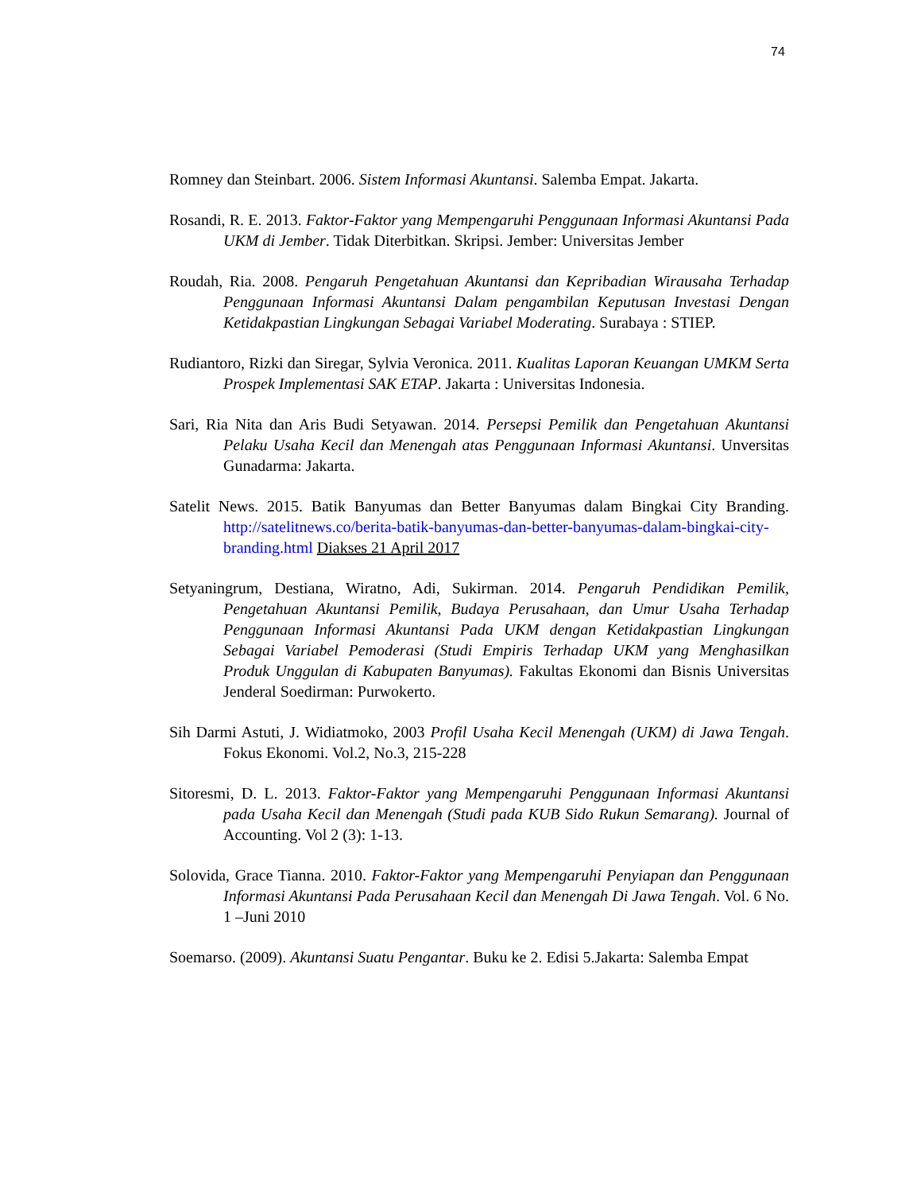74
Romney dan Steinbart. 2006. Sistem Informasi Akuntansi. Salemba Empat. Jakarta.
Rosandi, R. E. 2013. Faktor-Faktor yang Mempengaruhi Penggunaan Informasi Akuntansi Pada UKM di Jember. Tidak Diterbitkan. Skripsi. Jember: Universitas Jember
Roudah, Ria. 2008. Pengaruh Pengetahuan Akuntansi dan Kepribadian Wirausaha Terhadap Penggunaan Informasi Akuntansi Dalam pengambilan Keputusan Investasi Dengan Ketidakpastian Lingkungan Sebagai Variabel Moderating. Surabaya : STIEP.
Rudiantoro, Rizki dan Siregar, Sylvia Veronica. 2011. Kualitas Laporan Keuangan UMKM Serta Prospek Implementasi SAK ETAP. Jakarta : Universitas Indonesia.
Sari, Ria Nita dan Aris Budi Setyawan. 2014. Persepsi Pemilik dan Pengetahuan Akuntansi Pelaku Usaha Kecil dan Menengah atas Penggunaan Informasi Akuntansi. Unversitas Gunadarma: Jakarta.
Satelit News. 2015. Batik Banyumas dan Better Banyumas dalam Bingkai City Branding. http://satelitnews.co/berita-batik-banyumas-dan-better-banyumas-dalam-bingkai-city-branding.html Diakses 21 April 2017
Setyaningrum, Destiana, Wiratno, Adi, Sukirman. 2014. Pengaruh Pendidikan Pemilik, Pengetahuan Akuntansi Pemilik, Budaya Perusahaan, dan Umur Usaha Terhadap Penggunaan Informasi Akuntansi Pada UKM dengan Ketidakpastian Lingkungan Sebagai Variabel Pemoderasi (Studi Empiris Terhadap UKM yang Menghasilkan Produk Unggulan di Kabupaten Banyumas). Fakultas Ekonomi dan Bisnis Universitas Jenderal Soedirman: Purwokerto.
Sih Darmi Astuti, J. Widiatmoko, 2003 Profil Usaha Kecil Menengah (UKM) di Jawa Tengah. Fokus Ekonomi. Vol.2, No.3, 215-228
Sitoresmi, D. L. 2013. Faktor-Faktor yang Mempengaruhi Penggunaan Informasi Akuntansi pada Usaha Kecil dan Menengah (Studi pada KUB Sido Rukun Semarang). Journal of Accounting. Vol 2 (3): 1-13.
Solovida, Grace Tianna. 2010. Faktor-Faktor yang Mempengaruhi Penyiapan dan Penggunaan Informasi Akuntansi Pada Perusahaan Kecil dan Menengah Di Jawa Tengah. Vol. 6 No. 1 –Juni 2010
Soemarso. (2009). Akuntansi Suatu Pengantar. Buku ke 2. Edisi 5.Jakarta: Salemba Empat